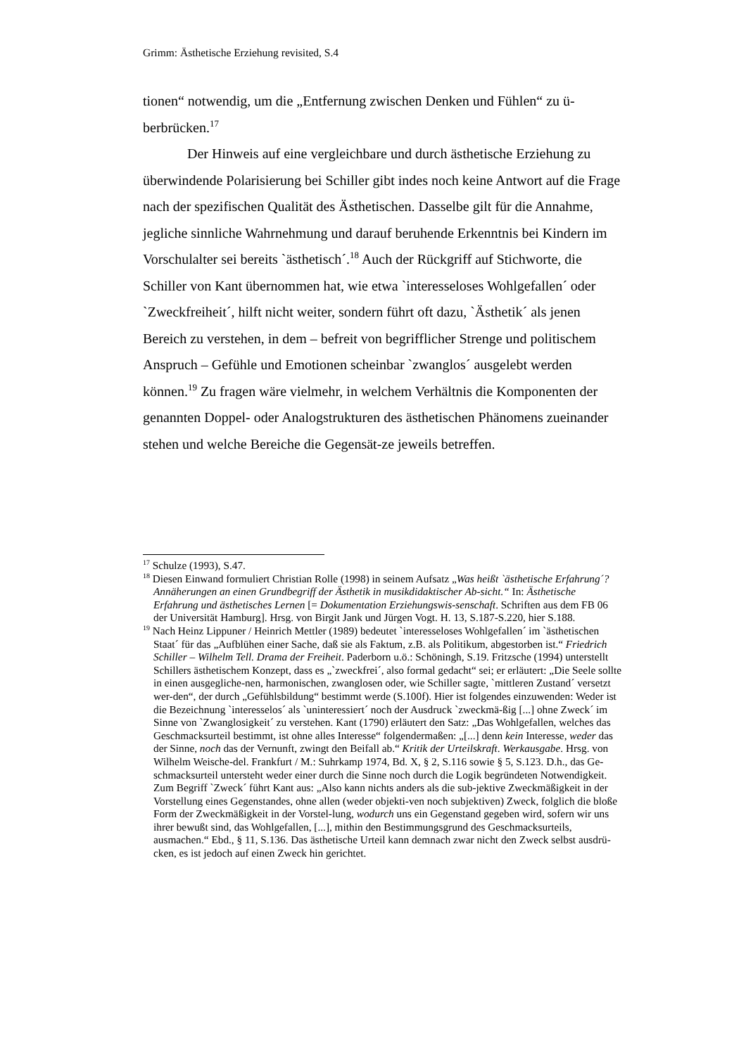Grimm: Ästhetische Erziehung revisited, S.4
tionen“ notwendig, um die „Entfernung zwischen Denken und Fühlen“ zu ü-berbrücken.<sup>17</sup>
Der Hinweis auf eine vergleichbare und durch ästhetische Erziehung zu überwindende Polarisierung bei Schiller gibt indes noch keine Antwort auf die Frage nach der spezifischen Qualität des Ästhetischen. Dasselbe gilt für die Annahme, jegliche sinnliche Wahrnehmung und darauf beruhende Erkenntnis bei Kindern im Vorschulalter sei bereits `ästhetisch´.<sup>18</sup> Auch der Rückgriff auf Stichworte, die Schiller von Kant übernommen hat, wie etwa `interesseloses Wohlgefallen´ oder `Zweckfreiheit´, hilft nicht weiter, sondern führt oft dazu, `Ästhetik´ als jenen Bereich zu verstehen, in dem – befreit von begrifflicher Strenge und politischem Anspruch – Gefühle und Emotionen scheinbar `zwanglos´ ausgelebt werden können.<sup>19</sup> Zu fragen wäre vielmehr, in welchem Verhältnis die Komponenten der genannten Doppel- oder Analogstrukturen des ästhetischen Phänomens zueinander stehen und welche Bereiche die Gegensät-ze jeweils betreffen.
<sup>17</sup> Schulze (1993), S.47.
<sup>18</sup> Diesen Einwand formuliert Christian Rolle (1998) in seinem Aufsatz „Was heißt `ästhetische Erfahrung´? Annäherungen an einen Grundbegriff der Ästhetik in musikdidaktischer Ab-sicht.“ In: Ästhetische Erfahrung und ästhetisches Lernen [= Dokumentation Erziehungswis-senschaft. Schriften aus dem FB 06 der Universität Hamburg]. Hrsg. von Birgit Jank und Jürgen Vogt. H. 13, S.187-S.220, hier S.188.
<sup>19</sup> Nach Heinz Lippuner / Heinrich Mettler (1989) bedeutet `interesseloses Wohlgefallen´ im `ästhetischen Staat´ für das „Aufblühen einer Sache, daß sie als Faktum, z.B. als Politikum, abgestorben ist.“ Friedrich Schiller – Wilhelm Tell. Drama der Freiheit. Paderborn u.ö.: Schöningh, S.19. Fritzsche (1994) unterstellt Schillers ästhetischem Konzept, dass es „`zweckfrei´, also formal gedacht“ sei; er erläutert: „Die Seele sollte in einen ausgegliche-nen, harmonischen, zwanglosen oder, wie Schiller sagte, `mittleren Zustand´ versetzt wer-den“, der durch „Gefühlsbildung“ bestimmt werde (S.100f). Hier ist folgendes einzuwenden: Weder ist die Bezeichnung `interesselos´ als `uninteressiert´ noch der Ausdruck `zweckmä-ßig [...] ohne Zweck´ im Sinne von `Zwanglosigkeit´ zu verstehen. Kant (1790) erläutert den Satz: „Das Wohlgefallen, welches das Geschmacksurteil bestimmt, ist ohne alles Interesse“ folgendermaßen: „[...] denn kein Interesse, weder das der Sinne, noch das der Vernunft, zwingt den Beifall ab.“ Kritik der Urteilskraft. Werkausgabe. Hrsg. von Wilhelm Weische-del. Frankfurt / M.: Suhrkamp 1974, Bd. X, § 2, S.116 sowie § 5, S.123. D.h., das Ge-schmacksurteil untersteht weder einer durch die Sinne noch durch die Logik begründeten Notwendigkeit. Zum Begriff `Zweck´ führt Kant aus: „Also kann nichts anders als die sub-jektive Zweckmäßigkeit in der Vorstellung eines Gegenstandes, ohne allen (weder objekti-ven noch subjektiven) Zweck, folglich die bloße Form der Zweckmäßigkeit in der Vorstel-lung, wodurch uns ein Gegenstand gegeben wird, sofern wir uns ihrer bewußt sind, das Wohlgefallen, [...], mithin den Bestimmungsgrund des Geschmacksurteils, ausmachen.“ Ebd., § 11, S.136. Das ästhetische Urteil kann demnach zwar nicht den Zweck selbst ausdrü-cken, es ist jedoch auf einen Zweck hin gerichtet.